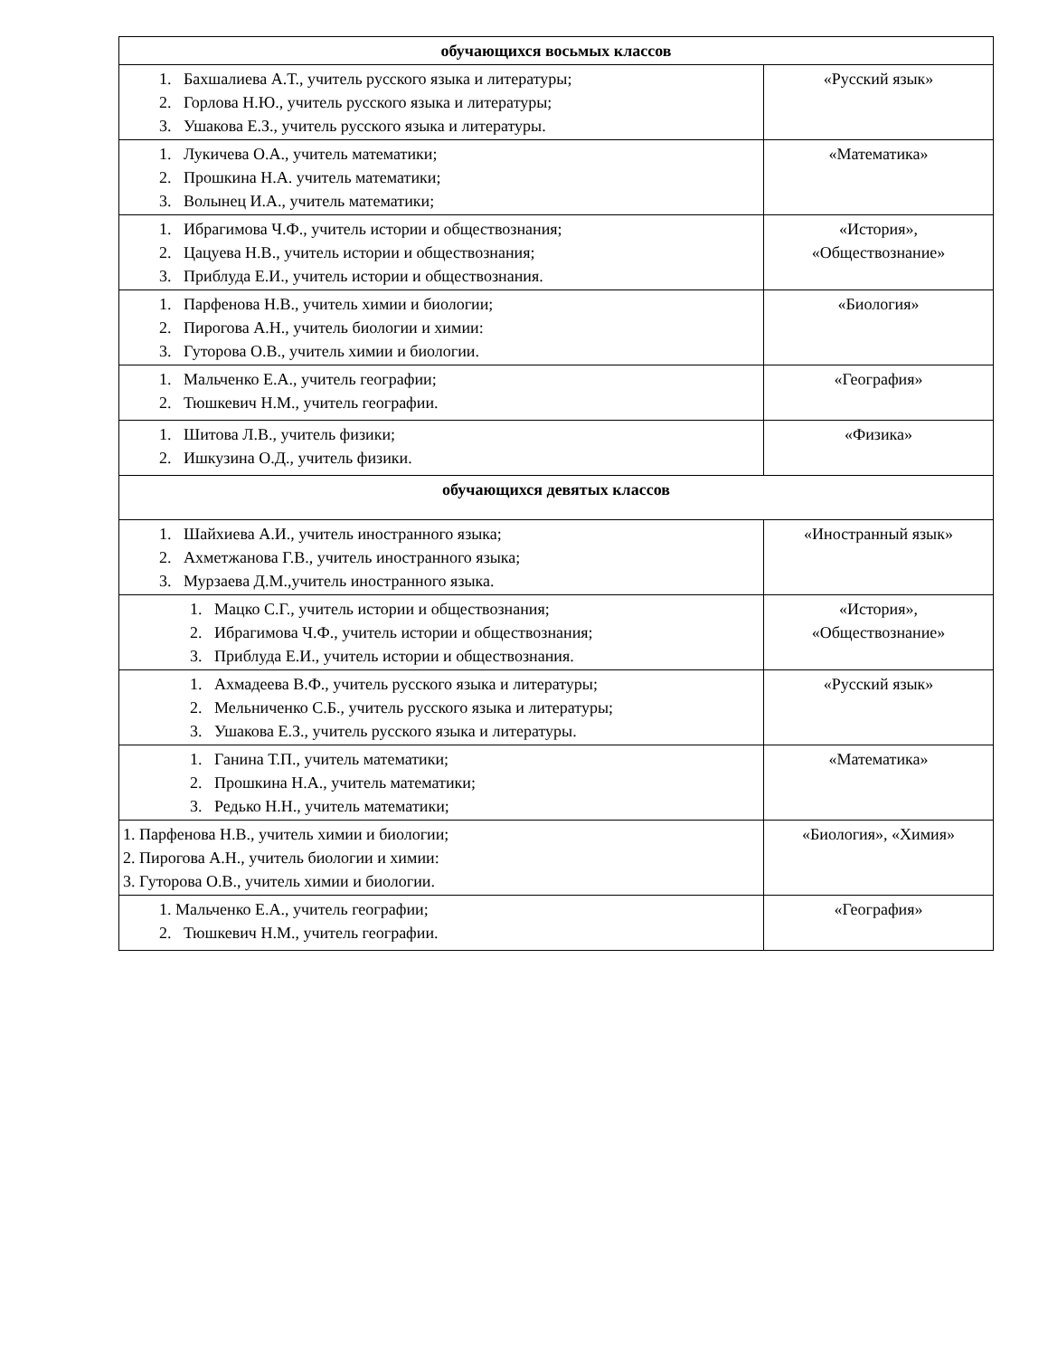| обучающихся восьмых классов | |
| --- | --- |
| 1. Бахшалиева А.Т., учитель русского языка и литературы; 2. Горлова Н.Ю., учитель русского языка и литературы; 3. Ушакова Е.З., учитель русского языка и литературы. | «Русский язык» |
| 1. Лукичева О.А., учитель математики; 2. Прошкина Н.А. учитель математики; 3. Волынец И.А., учитель математики; | «Математика» |
| 1. Ибрагимова Ч.Ф., учитель истории и обществознания; 2. Цацуева Н.В., учитель истории и обществознания; 3. Приблуда Е.И., учитель истории и обществознания. | «История», «Обществознание» |
| 1. Парфенова Н.В., учитель химии и биологии; 2. Пирогова А.Н., учитель биологии и химии: 3. Гуторова О.В., учитель химии и биологии. | «Биология» |
| 1. Мальченко Е.А., учитель географии; 2. Тюшкевич Н.М., учитель географии. | «География» |
| 1. Шитова Л.В., учитель физики; 2. Ишкузина О.Д., учитель физики. | «Физика» |
| обучающихся девятых классов | |
| 1. Шайхиева А.И., учитель иностранного языка; 2. Ахметжанова Г.В., учитель иностранного языка; 3. Мурзаева Д.М.,учитель иностранного языка. | «Иностранный язык» |
| 1. Мацко С.Г., учитель истории и обществознания; 2. Ибрагимова Ч.Ф., учитель истории и обществознания; 3. Приблуда Е.И., учитель истории и обществознания. | «История», «Обществознание» |
| 1. Ахмадеева В.Ф., учитель русского языка и литературы; 2. Мельниченко С.Б., учитель русского языка и литературы; 3. Ушакова Е.З., учитель русского языка и литературы. | «Русский язык» |
| 1. Ганина Т.П., учитель математики; 2. Прошкина Н.А., учитель математики; 3. Редько Н.Н., учитель математики; | «Математика» |
| 1. Парфенова Н.В., учитель химии и биологии; 2. Пирогова А.Н., учитель биологии и химии: 3. Гуторова О.В., учитель химии и биологии. | «Биология», «Химия» |
| 1. Мальченко Е.А., учитель географии; 2. Тюшкевич Н.М., учитель географии. | «География» |